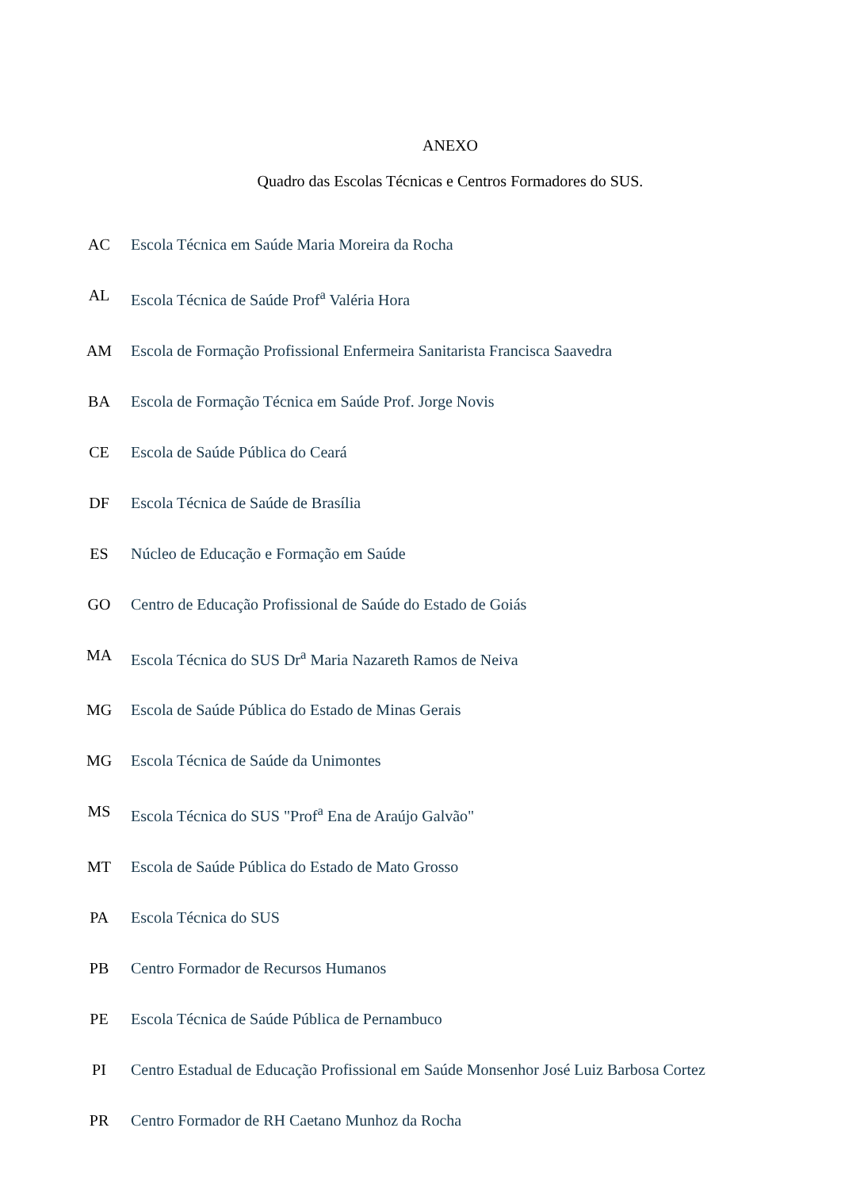ANEXO
Quadro das Escolas Técnicas e Centros Formadores do SUS.
| AC | Escola Técnica em Saúde Maria Moreira da Rocha |
| AL | Escola Técnica de Saúde Prof<sup>a</sup> Valéria Hora |
| AM | Escola de Formação Profissional Enfermeira Sanitarista Francisca Saavedra |
| BA | Escola de Formação Técnica em Saúde Prof. Jorge Novis |
| CE | Escola de Saúde Pública do Ceará |
| DF | Escola Técnica de Saúde de Brasília |
| ES | Núcleo de Educação e Formação em Saúde |
| GO | Centro de Educação Profissional de Saúde do Estado de Goiás |
| MA | Escola Técnica do SUS Dr<sup>a</sup> Maria Nazareth Ramos de Neiva |
| MG | Escola de Saúde Pública do Estado de Minas Gerais |
| MG | Escola Técnica de Saúde da Unimontes |
| MS | Escola Técnica do SUS "Prof<sup>a</sup> Ena de Araújo Galvão" |
| MT | Escola de Saúde Pública do Estado de Mato Grosso |
| PA | Escola Técnica do SUS |
| PB | Centro Formador de Recursos Humanos |
| PE | Escola Técnica de Saúde Pública de Pernambuco |
| PI | Centro Estadual de Educação Profissional em Saúde Monsenhor José Luiz Barbosa Cortez |
| PR | Centro Formador de RH Caetano Munhoz da Rocha |